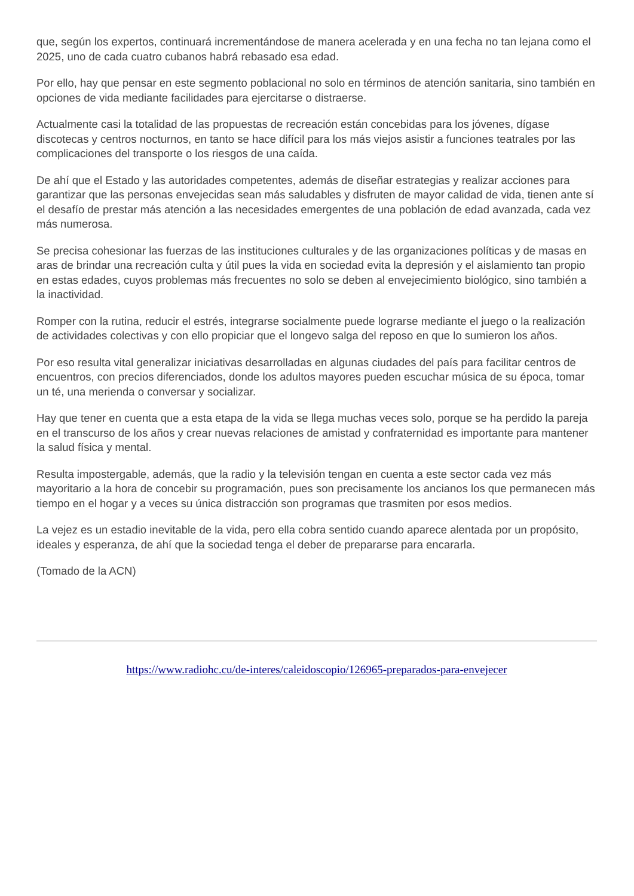que, según los expertos, continuará incrementándose de manera acelerada y en una fecha no tan lejana como el 2025, uno de cada cuatro cubanos habrá rebasado esa edad.
Por ello, hay que pensar en este segmento poblacional no solo en términos de atención sanitaria, sino también en opciones de vida mediante facilidades para ejercitarse o distraerse.
Actualmente casi la totalidad de las propuestas de recreación están concebidas para los jóvenes, dígase discotecas y centros nocturnos, en tanto se hace difícil para los más viejos asistir a funciones teatrales por las complicaciones del transporte o los riesgos de una caída.
De ahí que el Estado y las autoridades competentes, además de diseñar estrategias y realizar acciones para garantizar que las personas envejecidas sean más saludables y disfruten de mayor calidad de vida, tienen ante sí el desafío de prestar más atención a las necesidades emergentes de una población de edad avanzada, cada vez más numerosa.
Se precisa cohesionar las fuerzas de las instituciones culturales y de las organizaciones políticas y de masas en aras de brindar una recreación culta y útil pues la vida en sociedad evita la depresión y el aislamiento tan propio en estas edades, cuyos problemas más frecuentes no solo se deben al envejecimiento biológico, sino también a la inactividad.
Romper con la rutina, reducir el estrés, integrarse socialmente puede lograrse mediante el juego o la realización de actividades colectivas y con ello propiciar que el longevo salga del reposo en que lo sumieron los años.
Por eso resulta vital generalizar iniciativas desarrolladas en algunas ciudades del país para facilitar centros de encuentros, con precios diferenciados, donde los adultos mayores pueden escuchar música de su época, tomar un té, una merienda o conversar y socializar.
Hay que tener en cuenta que a esta etapa de la vida se llega muchas veces solo, porque se ha perdido la pareja en el transcurso de los años y crear nuevas relaciones de amistad y confraternidad es importante para mantener la salud física y mental.
Resulta impostergable, además, que la radio y la televisión tengan en cuenta a este sector cada vez más mayoritario a la hora de concebir su programación, pues son precisamente los ancianos los que permanecen más tiempo en el hogar y a veces su única distracción son programas que trasmiten por esos medios.
La vejez es un estadio inevitable de la vida, pero ella cobra sentido cuando aparece alentada por un propósito, ideales y esperanza, de ahí que la sociedad tenga el deber de prepararse para encararla.
(Tomado de la ACN)
https://www.radiohc.cu/de-interes/caleidoscopio/126965-preparados-para-envejecer